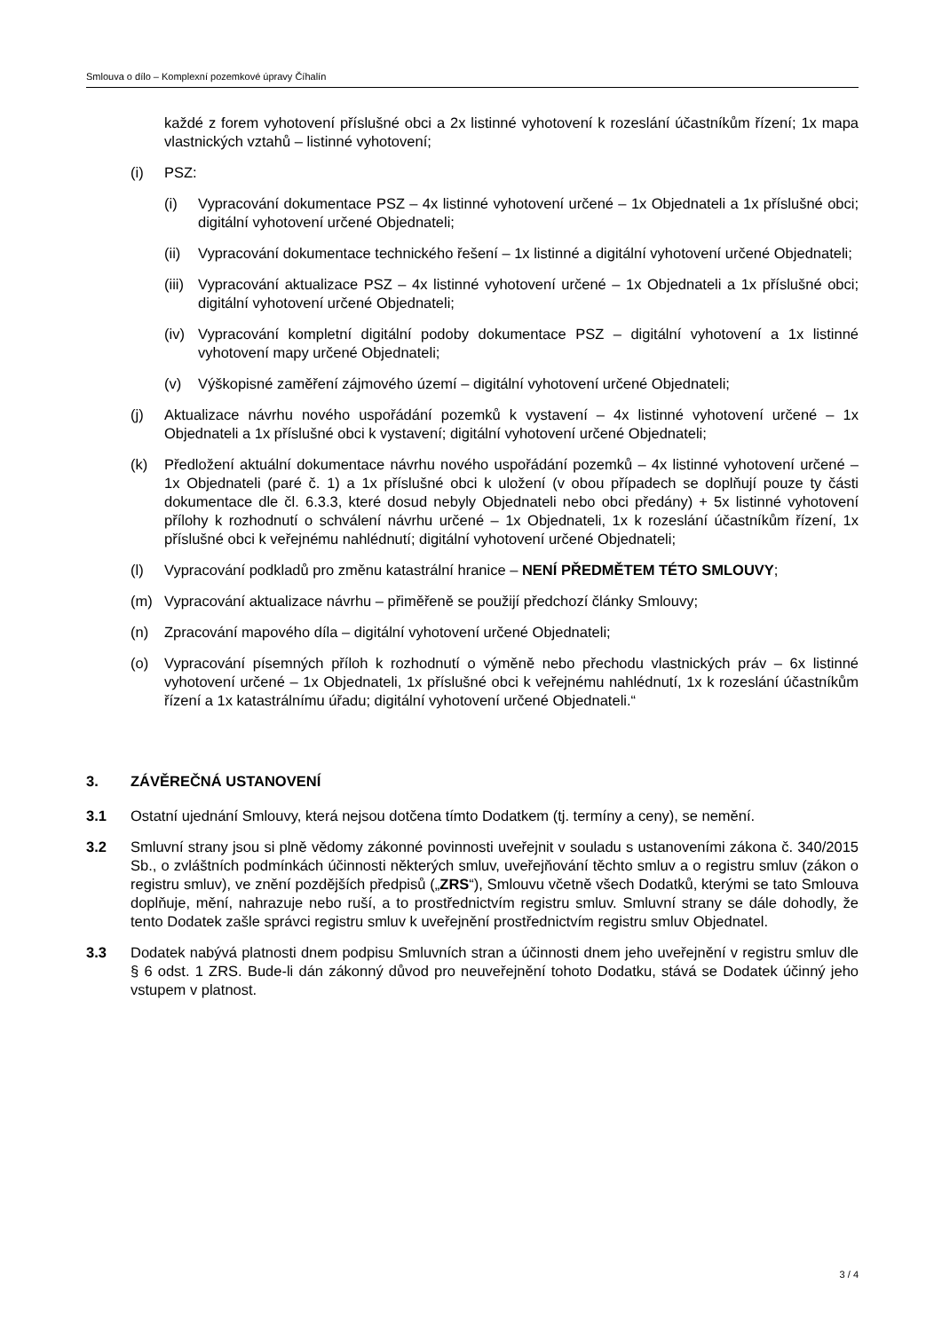Smlouva o dílo – Komplexní pozemkové úpravy Číhalín
každé z forem vyhotovení příslušné obci a 2x listinné vyhotovení k rozeslání účastníkům řízení; 1x mapa vlastnických vztahů – listinné vyhotovení;
(i) PSZ:
(i) Vypracování dokumentace PSZ – 4x listinné vyhotovení určené – 1x Objednateli a 1x příslušné obci; digitální vyhotovení určené Objednateli;
(ii) Vypracování dokumentace technického řešení – 1x listinné a digitální vyhotovení určené Objednateli;
(iii) Vypracování aktualizace PSZ – 4x listinné vyhotovení určené – 1x Objednateli a 1x příslušné obci; digitální vyhotovení určené Objednateli;
(iv) Vypracování kompletní digitální podoby dokumentace PSZ – digitální vyhotovení a 1x listinné vyhotovení mapy určené Objednateli;
(v) Výškopisné zaměření zájmového území – digitální vyhotovení určené Objednateli;
(j) Aktualizace návrhu nového uspořádání pozemků k vystavení – 4x listinné vyhotovení určené – 1x Objednateli a 1x příslušné obci k vystavení; digitální vyhotovení určené Objednateli;
(k) Předložení aktuální dokumentace návrhu nového uspořádání pozemků – 4x listinné vyhotovení určené – 1x Objednateli (paré č. 1) a 1x příslušné obci k uložení (v obou případech se doplňují pouze ty části dokumentace dle čl. 6.3.3, které dosud nebyly Objednateli nebo obci předány) + 5x listinné vyhotovení přílohy k rozhodnutí o schválení návrhu určené – 1x Objednateli, 1x k rozeslání účastníkům řízení, 1x příslušné obci k veřejnému nahlédnutí; digitální vyhotovení určené Objednateli;
(l) Vypracování podkladů pro změnu katastrální hranice – NENÍ PŘEDMĚTEM TÉTO SMLOUVY;
(m) Vypracování aktualizace návrhu – přiměřeně se použijí předchozí články Smlouvy;
(n) Zpracování mapového díla – digitální vyhotovení určené Objednateli;
(o) Vypracování písemných příloh k rozhodnutí o výměně nebo přechodu vlastnických práv – 6x listinné vyhotovení určené – 1x Objednateli, 1x příslušné obci k veřejnému nahlédnutí, 1x k rozeslání účastníkům řízení a 1x katastrálnímu úřadu; digitální vyhotovení určené Objednateli.“
3. ZÁVĚREČNÁ USTANOVENÍ
3.1 Ostatní ujednání Smlouvy, která nejsou dotčena tímto Dodatkem (tj. termíny a ceny), se nemění.
3.2 Smluvní strany jsou si plně vědomy zákonné povinnosti uveřejnit v souladu s ustanoveními zákona č. 340/2015 Sb., o zvláštních podmínkách účinnosti některých smluv, uveřejňování těchto smluv a o registru smluv (zákon o registru smluv), ve znění pozdějších předpisů („ZRS“), Smlouvu včetně všech Dodatků, kterými se tato Smlouva doplňuje, mění, nahrazuje nebo ruší, a to prostřednictvím registru smluv. Smluvní strany se dále dohodly, že tento Dodatek zašle správci registru smluv k uveřejnění prostřednictvím registru smluv Objednatel.
3.3 Dodatek nabývá platnosti dnem podpisu Smluvních stran a účinnosti dnem jeho uveřejnění v registru smluv dle § 6 odst. 1 ZRS. Bude-li dán zákonný důvod pro neuveřejnění tohoto Dodatku, stává se Dodatek účinný jeho vstupem v platnost.
3 / 4